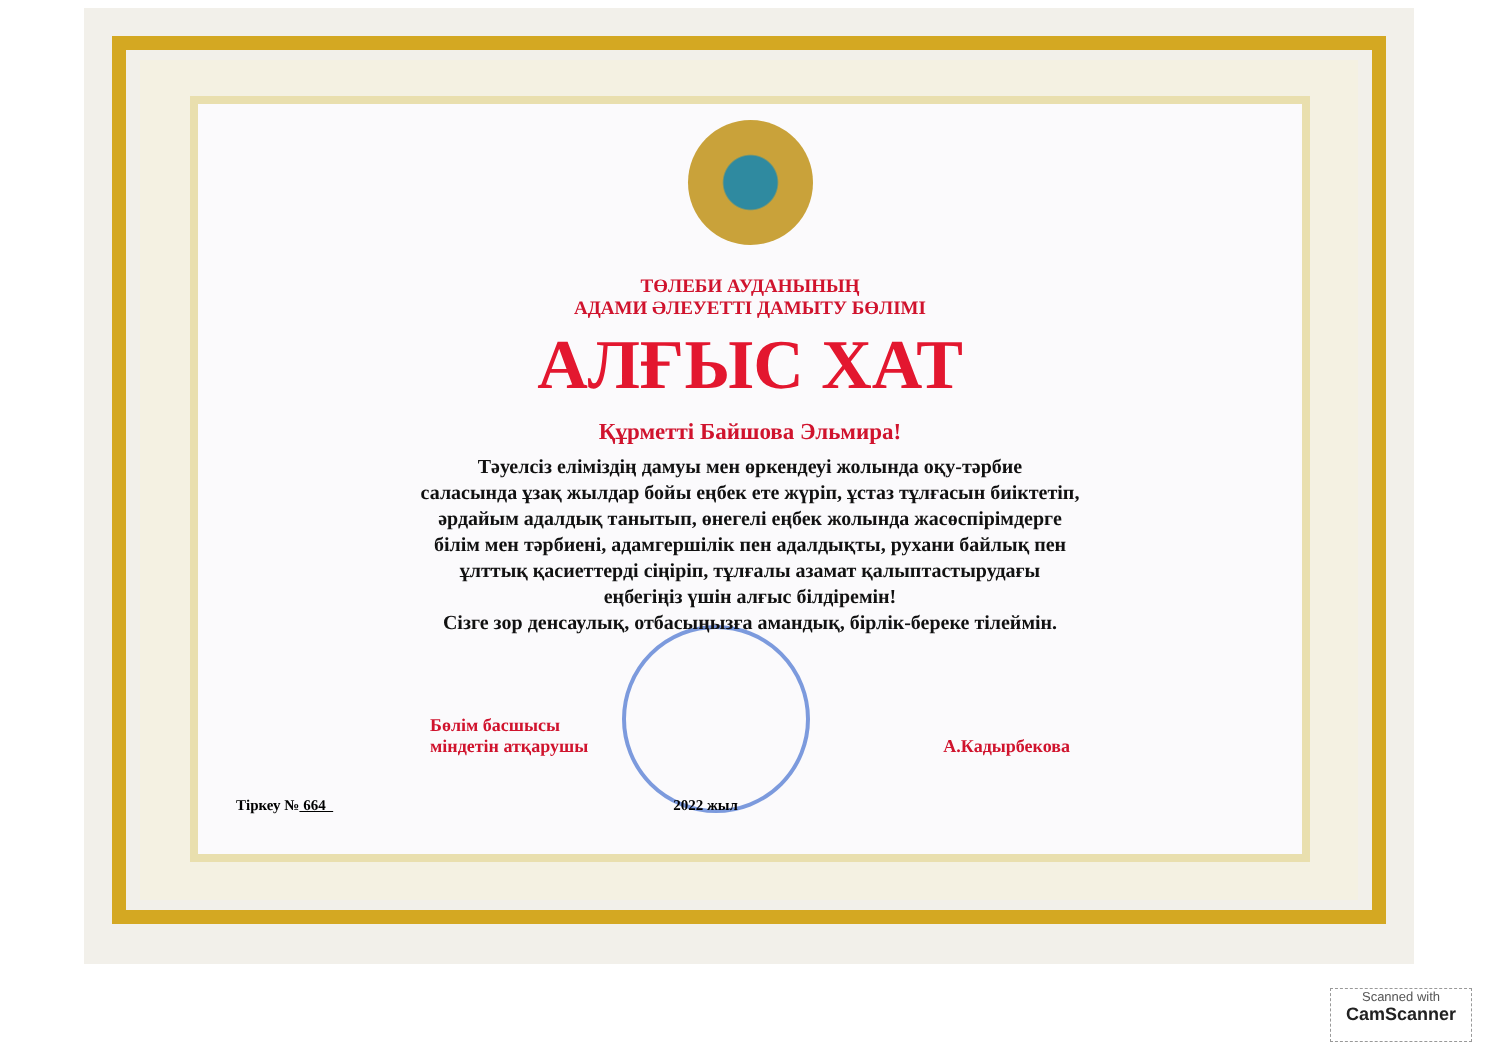ТӨЛЕБИ АУДАНЫНЫҢ
АДАМИ ӘЛЕУЕТТІ ДАМЫТУ БӨЛІМІ
АЛҒЫС ХАТ
Құрметті Байшова Эльмира!
Тәуелсіз еліміздің дамуы мен өркендеуі жолында оқу-тәрбие
саласында ұзақ жылдар бойы еңбек ете жүріп, ұстаз тұлғасын биіктетіп,
әрдайым адалдық танытып, өнегелі еңбек жолында жасөспірімдерге
білім мен тәрбиені, адамгершілік пен адалдықты, рухани байлық пен
ұлттық қасиеттерді сіңіріп, тұлғалы азамат қалыптастырудағы
еңбегіңіз үшін алғыс білдіремін!
Сізге зор денсаулық, отбасыңызға амандық, бірлік-береке тілеймін.
Бөлім басшысы
міндетін атқарушы
А.Кадырбекова
Тіркеу № 664 2022 жыл
Scanned with
CamScanner